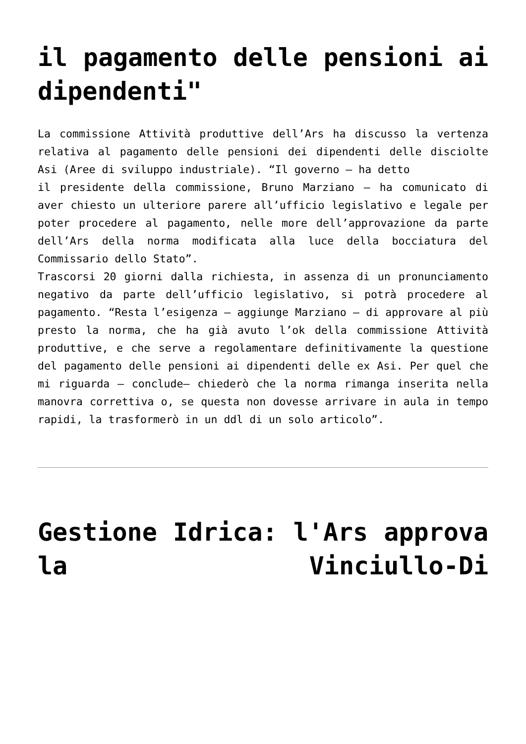il pagamento delle pensioni ai dipendenti"
La commissione Attività produttive dell’Ars ha discusso la vertenza relativa al pagamento delle pensioni dei dipendenti delle disciolte Asi (Aree di sviluppo industriale). “Il governo – ha detto
il presidente della commissione, Bruno Marziano – ha comunicato di aver chiesto un ulteriore parere all’ufficio legislativo e legale per poter procedere al pagamento, nelle more dell’approvazione da parte dell’Ars della norma modificata alla luce della bocciatura del Commissario dello Stato”.
Trascorsi 20 giorni dalla richiesta, in assenza di un pronunciamento negativo da parte dell’ufficio legislativo, si potrà procedere al pagamento. “Resta l’esigenza – aggiunge Marziano – di approvare al più presto la norma, che ha già avuto l’ok della commissione Attività produttive, e che serve a regolamentare definitivamente la questione del pagamento delle pensioni ai dipendenti delle ex Asi. Per quel che mi riguarda – conclude– chiederò che la norma rimanga inserita nella manovra correttiva o, se questa non dovesse arrivare in aula in tempo rapidi, la trasformerò in un ddl di un solo articolo”.
Gestione Idrica: l'Ars approva la Vinciullo-Di